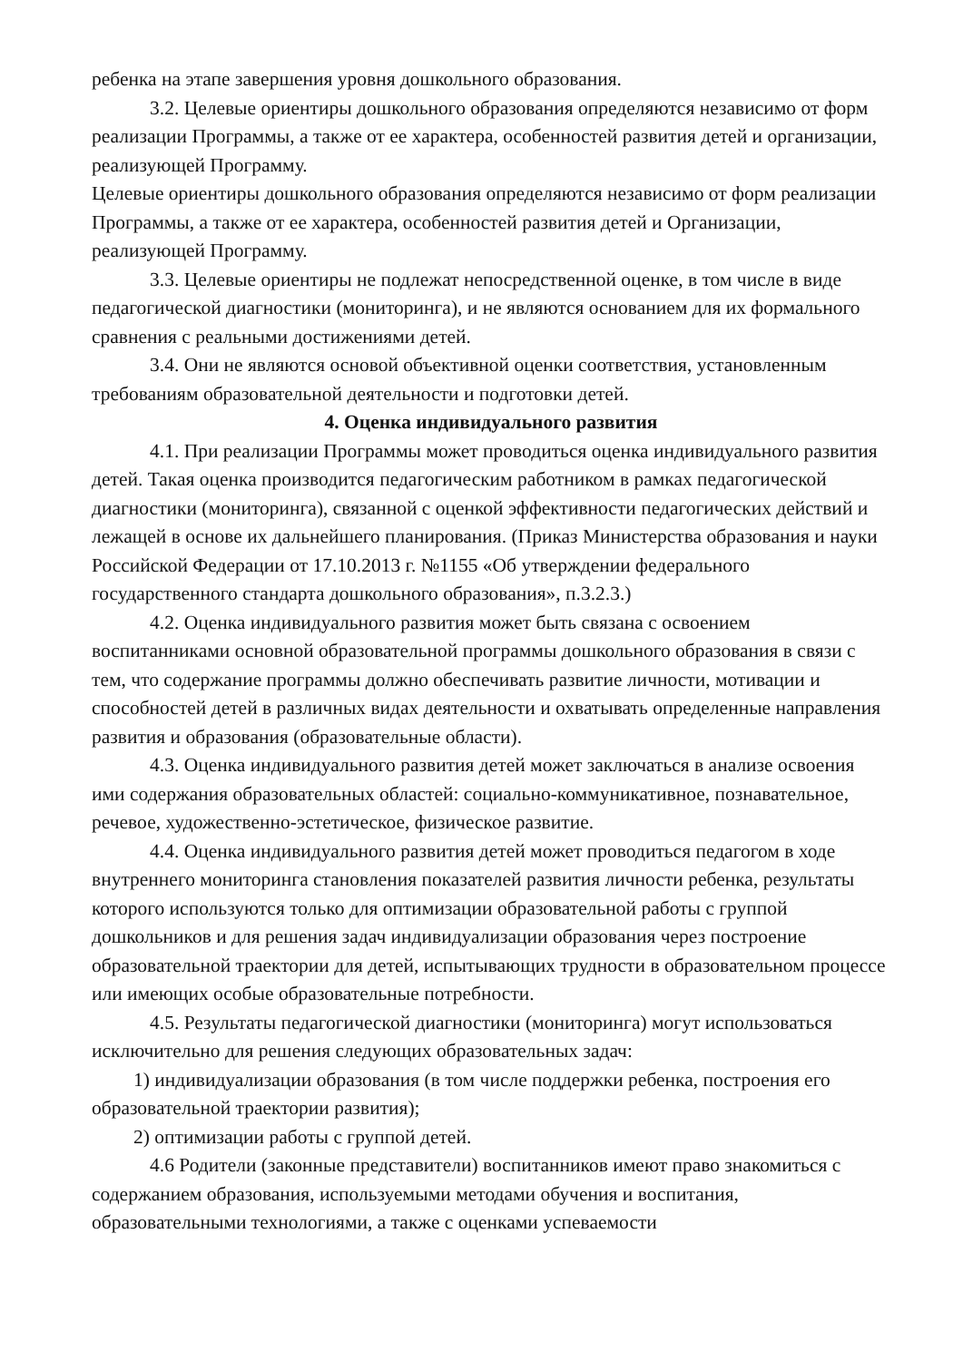ребенка на этапе завершения уровня дошкольного образования.
3.2. Целевые ориентиры дошкольного образования определяются независимо от форм реализации Программы, а также от ее характера, особенностей развития детей и организации, реализующей Программу.
Целевые ориентиры дошкольного образования определяются независимо от форм реализации Программы, а также от ее характера, особенностей развития детей и Организации, реализующей Программу.
3.3. Целевые ориентиры не подлежат непосредственной оценке, в том числе в виде педагогической диагностики (мониторинга), и не являются основанием для их формального сравнения с реальными достижениями детей.
3.4. Они не являются основой объективной оценки соответствия, установленным требованиям образовательной деятельности и подготовки детей.
4. Оценка индивидуального развития
4.1. При реализации Программы может проводиться оценка индивидуального развития детей. Такая оценка производится педагогическим работником в рамках педагогической диагностики (мониторинга), связанной с оценкой эффективности педагогических действий и лежащей в основе их дальнейшего планирования. (Приказ Министерства образования и науки Российской Федерации от 17.10.2013 г. №1155 «Об утверждении федерального государственного стандарта дошкольного образования», п.3.2.3.)
4.2. Оценка индивидуального развития может быть связана с освоением воспитанниками основной образовательной программы дошкольного образования в связи с тем, что содержание программы должно обеспечивать развитие личности, мотивации и способностей детей в различных видах деятельности и охватывать определенные направления развития и образования (образовательные области).
4.3. Оценка индивидуального развития детей может заключаться в анализе освоения ими содержания образовательных областей: социально-коммуникативное, познавательное, речевое, художественно-эстетическое, физическое развитие.
4.4. Оценка индивидуального развития детей может проводиться педагогом в ходе внутреннего мониторинга становления показателей развития личности ребенка, результаты которого используются только для оптимизации образовательной работы с группой дошкольников и для решения задач индивидуализации образования через построение образовательной траектории для детей, испытывающих трудности в образовательном процессе или имеющих особые образовательные потребности.
4.5. Результаты педагогической диагностики (мониторинга) могут использоваться исключительно для решения следующих образовательных задач:
1) индивидуализации образования (в том числе поддержки ребенка, построения его образовательной траектории развития);
2) оптимизации работы с группой детей.
4.6 Родители (законные представители) воспитанников имеют право знакомиться с содержанием образования, используемыми методами обучения и воспитания, образовательными технологиями, а также с оценками успеваемости